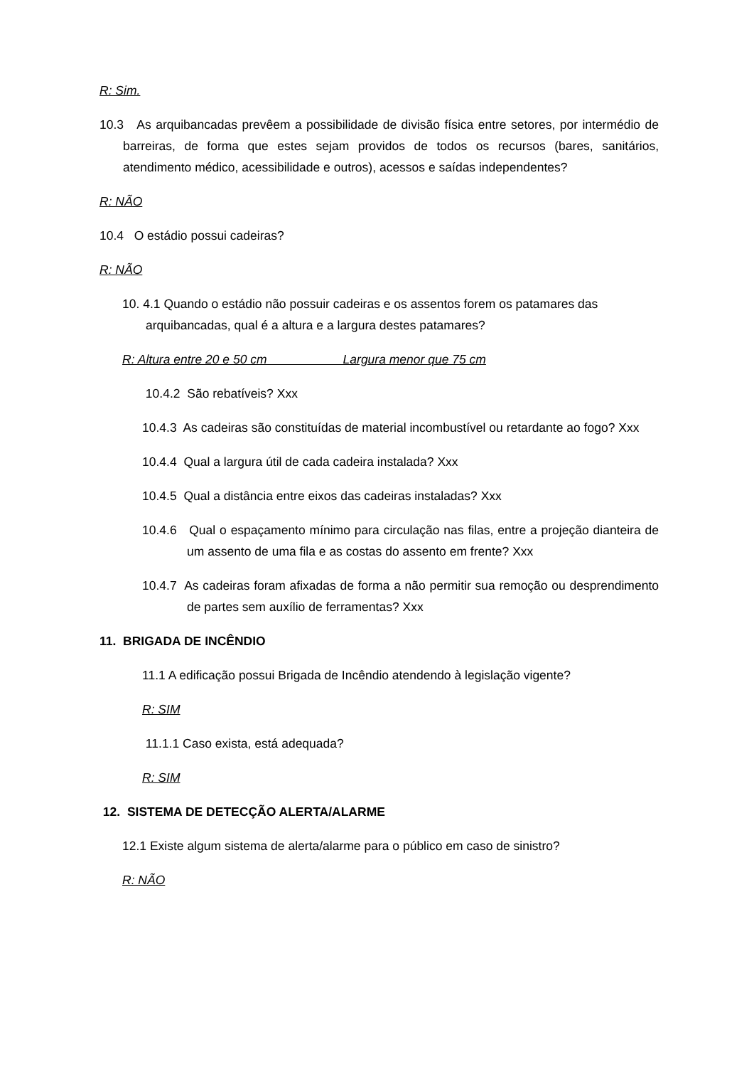R: Sim.
10.3 As arquibancadas prevêem a possibilidade de divisão física entre setores, por intermédio de barreiras, de forma que estes sejam providos de todos os recursos (bares, sanitários, atendimento médico, acessibilidade e outros), acessos e saídas independentes?
R: NÃO
10.4 O estádio possui cadeiras?
R: NÃO
10. 4.1 Quando o estádio não possuir cadeiras e os assentos forem os patamares das arquibancadas, qual é a altura e a largura destes patamares?
R: Altura entre 20 e 50 cm Largura menor que 75 cm
10.4.2 São rebatíveis? Xxx
10.4.3 As cadeiras são constituídas de material incombustível ou retardante ao fogo? Xxx
10.4.4 Qual a largura útil de cada cadeira instalada? Xxx
10.4.5 Qual a distância entre eixos das cadeiras instaladas? Xxx
10.4.6 Qual o espaçamento mínimo para circulação nas filas, entre a projeção dianteira de um assento de uma fila e as costas do assento em frente? Xxx
10.4.7 As cadeiras foram afixadas de forma a não permitir sua remoção ou desprendimento de partes sem auxílio de ferramentas? Xxx
11. BRIGADA DE INCÊNDIO
11.1 A edificação possui Brigada de Incêndio atendendo à legislação vigente?
R: SIM
11.1.1 Caso exista, está adequada?
R: SIM
12. SISTEMA DE DETECÇÃO ALERTA/ALARME
12.1 Existe algum sistema de alerta/alarme para o público em caso de sinistro?
R: NÃO